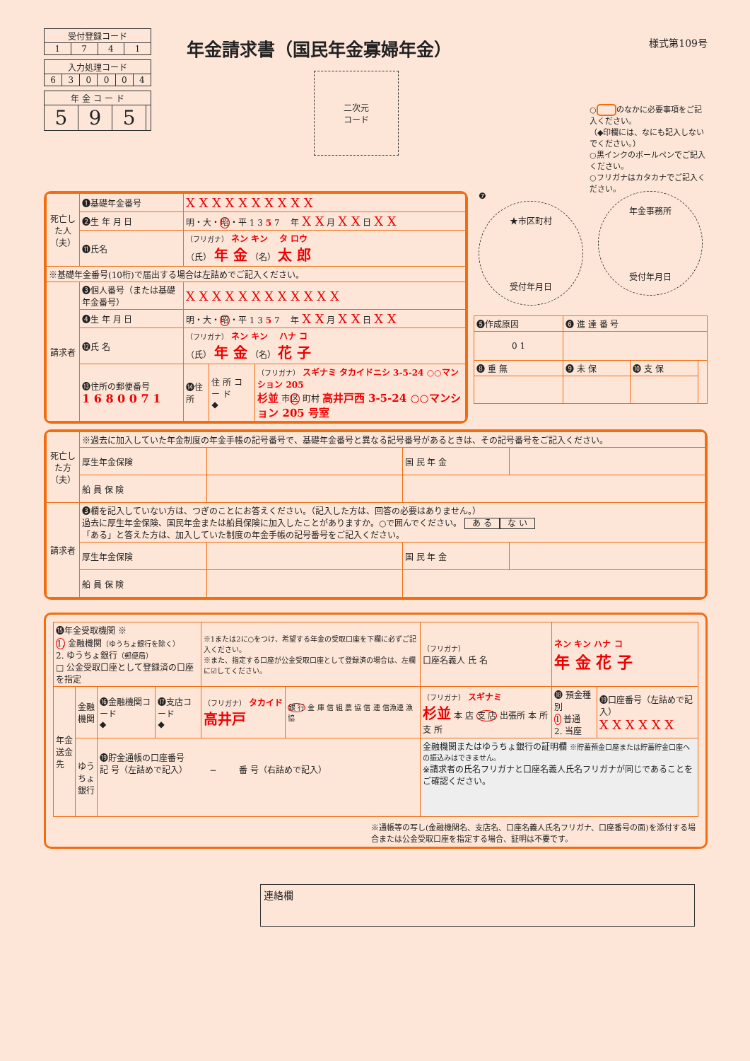| 受付登録コード | | | |
| 1 | 7 | 4 | 1 |
| 入力処理コード | | | | | |
| 6 | 3 | 0 | 0 | 0 | 4 |
| 年 金 コ ー ド | | | |
| 5 | 9 | 5 | |
様式第109号
年金請求書（国民年金寡婦年金）
二次元
コード
○ のなかに必要事項をご記入ください。
（◆印欄には、なにも記入しないでください。）
○黒インクのボールペンでご記入ください。
○フリガナはカタカナでご記入ください。
| 死亡した人（夫） | ❶基礎年金番号 | X X X X X X X X X X | | |
| | ❷生 年 月 日 | 明・大・ 昭 ・平 1 3 5 7 年 X X 月 X X 日 X X | | |
| | ⓫氏名 | （フリガナ） ネン キン タ ロウ （氏） 年 金 （名） 太 郎 | | |
| ※基礎年金番号(10桁)で届出する場合は左詰めでご記入ください。 | | | | |
| 請求者 | ❸個人番号（または基礎年金番号） | X X X X X X X X X X X X | | |
| | ❹生 年 月 日 | 明・大・ 昭 ・平 1 3 5 7 年 X X 月 X X 日 X X | | |
| | ⓬氏 名 | （フリガナ） ネン キン ハナ コ （氏） 年 金 （名） 花 子 | | |
| | ⓭住所の郵便番号 1 6 8 0 0 7 1 | ⓮住所 | 住 所 コ ー ド ◆ | （フリガナ） スギナミ タカイドニシ 3-5-24 ○○マンション 205 杉並 市 区 町村 高井戸西 3-5-24 ○○マンション 205 号室 |
❼
★市区町村
受付年月日
年金事務所
受付年月日
| ❺作成原因 | ❻ 進 達 番 号 | | |
| 0 1 | | | |
| ❽ 重 無 | ❾ 未 保 | ❿ 支 保 | |
| 死亡した方（夫） | ※過去に加入していた年金制度の年金手帳の記号番号で、基礎年金番号と異なる記号番号があるときは、その記号番号をご記入ください。 | | | |
| | 厚生年金保険 | | 国 民 年 金 | |
| | 船 員 保 険 | | | |
| 請求者 | ❸欄を記入していない方は、つぎのことにお答えください。（記入した方は、回答の必要はありません。） 過去に厚生年金保険、国民年金または船員保険に加入したことがありますか。○で囲んでください。 あ る な い 「ある」と答えた方は、加入していた制度の年金手帳の記号番号をご記入ください。 | | | |
| | 厚生年金保険 | | 国 民 年 金 | |
| | 船 員 保 険 | | | |
| ⓯年金受取機関 ※ 1. 金融機関 （ゆうちょ銀行を除く） 2. ゆうちょ銀行 （郵便局） □ 公金受取口座として登録済の口座を指定 | | | | ※1または2に○をつけ、希望する年金の受取口座を下欄に必ずご記入ください。 ※また、指定する口座が公金受取口座として登録済の場合は、左欄に☑してください。 | | （フリガナ） 口座名義人 氏 名 | ネン キン ハナ コ 年 金 花 子 | | |
| 年金送金先 | 金融機関 | ⓰金融機関コード ◆ | ⓱支店コード ◆ | （フリガナ） タカイド 高井戸 | 銀 行 金 庫 信 組 農 協 信 連 信漁連 漁 協 | （フリガナ） スギナミ 杉並 本 店 支 店 出張所 本 所 支 所 | | ⓲ 預金種別 1 普通 2. 当座 | ⓳口座番号（左詰めで記入） X X X X X X |
| | ゆうちょ銀行 | ⓳貯金通帳の口座番号 記 号（左詰めで記入） − 番 号（右詰めで記入） | | | | 金融機関またはゆうちょ銀行の証明欄 ※貯蓄預金口座または貯蓄貯金口座への振込みはできません。 ※請求者の氏名フリガナと口座名義人氏名フリガナが同じであることをご確認ください。 | | | |
※通帳等の写し(金融機関名、支店名、口座名義人氏名フリガナ、口座番号の面)を添付する場合または公金受取口座を指定する場合、証明は不要です。
連絡欄